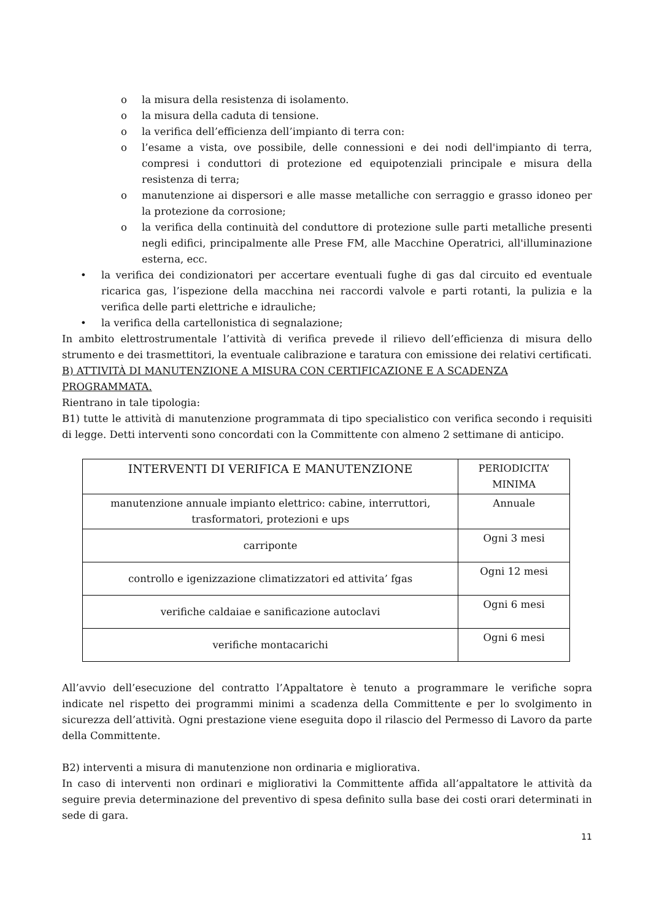o la misura della resistenza di isolamento.
o la misura della caduta di tensione.
o la verifica dell’efficienza dell’impianto di terra con:
o l’esame a vista, ove possibile, delle connessioni e dei nodi dell'impianto di terra, compresi i conduttori di protezione ed equipotenziali principale e misura della resistenza di terra;
o manutenzione ai dispersori e alle masse metalliche con serraggio e grasso idoneo per la protezione da corrosione;
o la verifica della continuità del conduttore di protezione sulle parti metalliche presenti negli edifici, principalmente alle Prese FM, alle Macchine Operatrici, all'illuminazione esterna, ecc.
• la verifica dei condizionatori per accertare eventuali fughe di gas dal circuito ed eventuale ricarica gas, l’ispezione della macchina nei raccordi valvole e parti rotanti, la pulizia e la verifica delle parti elettriche e idrauliche;
• la verifica della cartellonistica di segnalazione;
In ambito elettrostrumentale l’attività di verifica prevede il rilievo dell’efficienza di misura dello strumento e dei trasmettitori, la eventuale calibrazione e taratura con emissione dei relativi certificati.
B) ATTIVITÀ DI MANUTENZIONE A MISURA CON CERTIFICAZIONE E A SCADENZA PROGRAMMATA.
Rientrano in tale tipologia:
B1) tutte le attività di manutenzione programmata di tipo specialistico con verifica secondo i requisiti di legge. Detti interventi sono concordati con la Committente con almeno 2 settimane di anticipo.
| INTERVENTI DI VERIFICA E MANUTENZIONE | PERIODICITA’ MINIMA |
| --- | --- |
| manutenzione annuale impianto elettrico: cabine, interruttori, trasformatori, protezioni e ups | Annuale |
| carriponte | Ogni 3 mesi |
| controllo e igenizzazione climatizzatori ed attivita’ fgas | Ogni 12 mesi |
| verifiche caldaiae e sanificazione autoclavi | Ogni 6 mesi |
| verifiche montacarichi | Ogni 6 mesi |
All’avvio dell’esecuzione del contratto l’Appaltatore è tenuto a programmare le verifiche sopra indicate nel rispetto dei programmi minimi a scadenza della Committente e per lo svolgimento in sicurezza dell’attività. Ogni prestazione viene eseguita dopo il rilascio del Permesso di Lavoro da parte della Committente.
B2) interventi a misura di manutenzione non ordinaria e migliorativa.
In caso di interventi non ordinari e migliorativi la Committente affida all’appaltatore le attività da seguire previa determinazione del preventivo di spesa definito sulla base dei costi orari determinati in sede di gara.
11